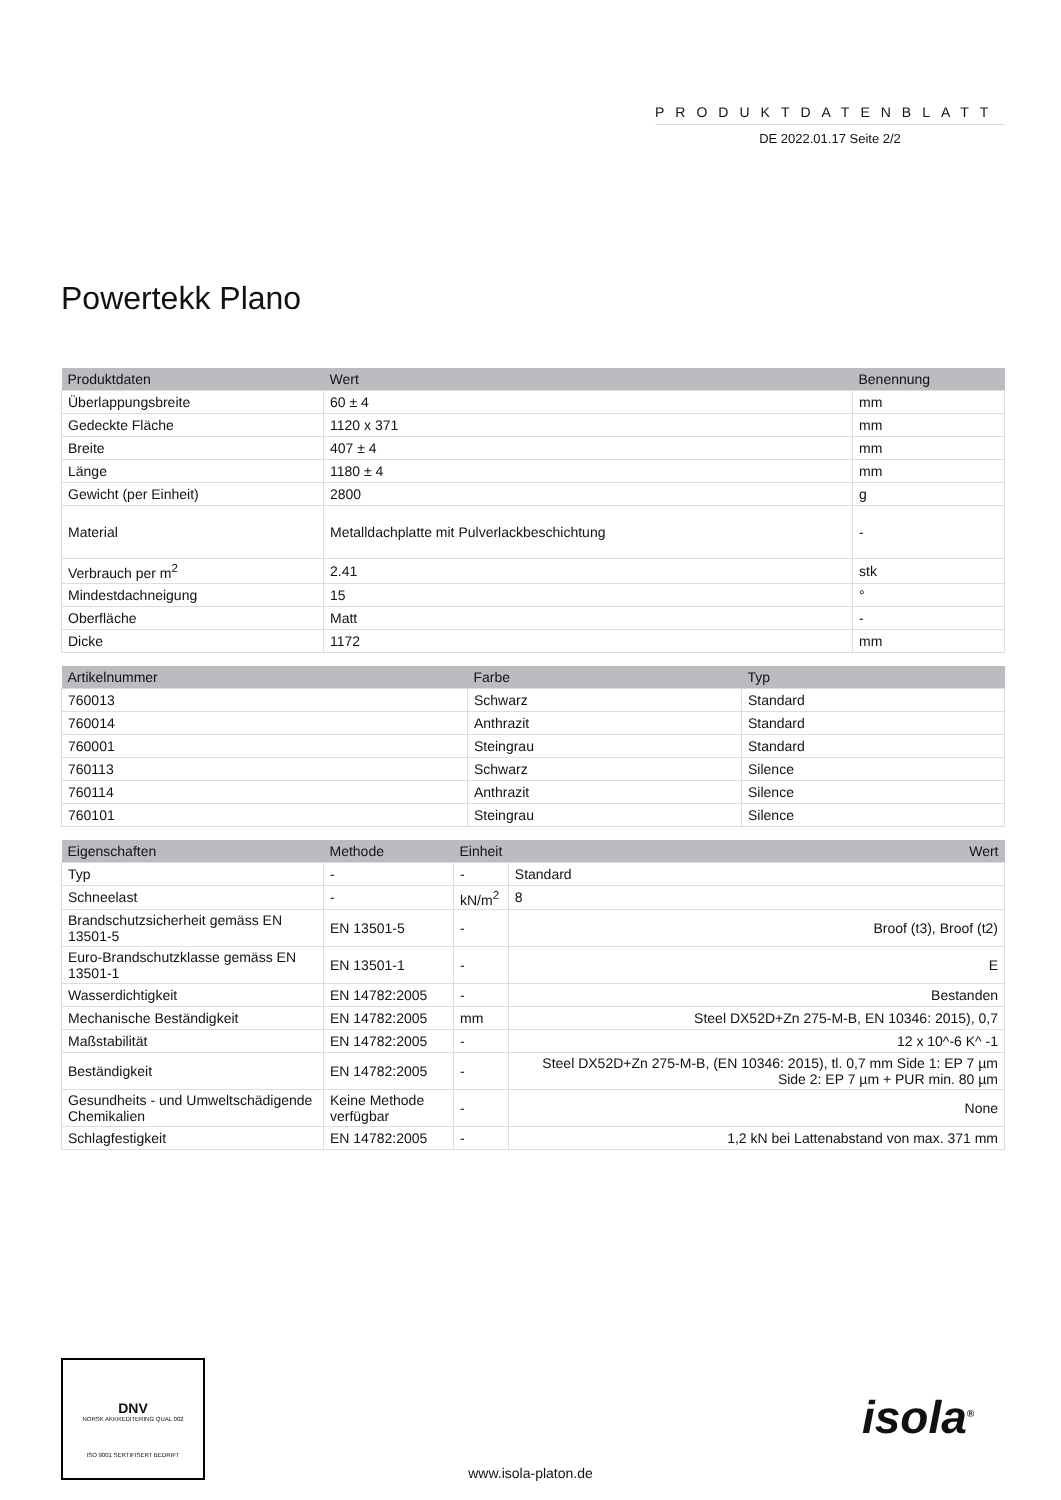PRODUKTDATENBLATT
DE 2022.01.17 Seite 2/2
Powertekk Plano
| Produktdaten | Wert | Benennung |
| --- | --- | --- |
| Überlappungsbreite | 60 ± 4 | mm |
| Gedeckte Fläche | 1120 x 371 | mm |
| Breite | 407 ± 4 | mm |
| Länge | 1180 ± 4 | mm |
| Gewicht (per Einheit) | 2800 | g |
| Material | Metalldachplatte mit Pulverlackbeschichtung | - |
| Verbrauch per m<sup>2</sup> | 2.41 | stk |
| Mindestdachneigung | 15 | ° |
| Oberfläche | Matt | - |
| Dicke | 1172 | mm |
| Artikelnummer | Farbe | Typ |
| --- | --- | --- |
| 760013 | Schwarz | Standard |
| 760014 | Anthrazit | Standard |
| 760001 | Steingrau | Standard |
| 760113 | Schwarz | Silence |
| 760114 | Anthrazit | Silence |
| 760101 | Steingrau | Silence |
| Eigenschaften | Methode | Einheit | Wert |
| --- | --- | --- | --- |
| Typ | - | - | Standard |
| Schneelast | - | kN/m<sup>2</sup> | 8 |
| Brandschutzsicherheit gemäss EN 13501-5 | EN 13501-5 | - | Broof (t3), Broof (t2) |
| Euro-Brandschutzklasse gemäss EN 13501-1 | EN 13501-1 | - | E |
| Wasserdichtigkeit | EN 14782:2005 | - | Bestanden |
| Mechanische Beständigkeit | EN 14782:2005 | mm | Steel DX52D+Zn 275-M-B, EN 10346: 2015), 0,7 |
| Maßstabilität | EN 14782:2005 | - | 12 x 10^-6 K^ -1 |
| Beständigkeit | EN 14782:2005 | - | Steel DX52D+Zn 275-M-B, (EN 10346: 2015), tl. 0,7 mm Side 1: EP 7 µm Side 2: EP 7 µm + PUR min. 80 µm |
| Gesundheits - und Umweltschädigende Chemikalien | Keine Methode verfügbar | - | None |
| Schlagfestigkeit | EN 14782:2005 | - | 1,2 kN bei Lattenabstand von max. 371 mm |
DNV
NORSK AKKREDITERING QUAL 002
ISO 9001 SERTIFISERT BEDRIFT
www.isola-platon.de
isola<sup>®</sup>